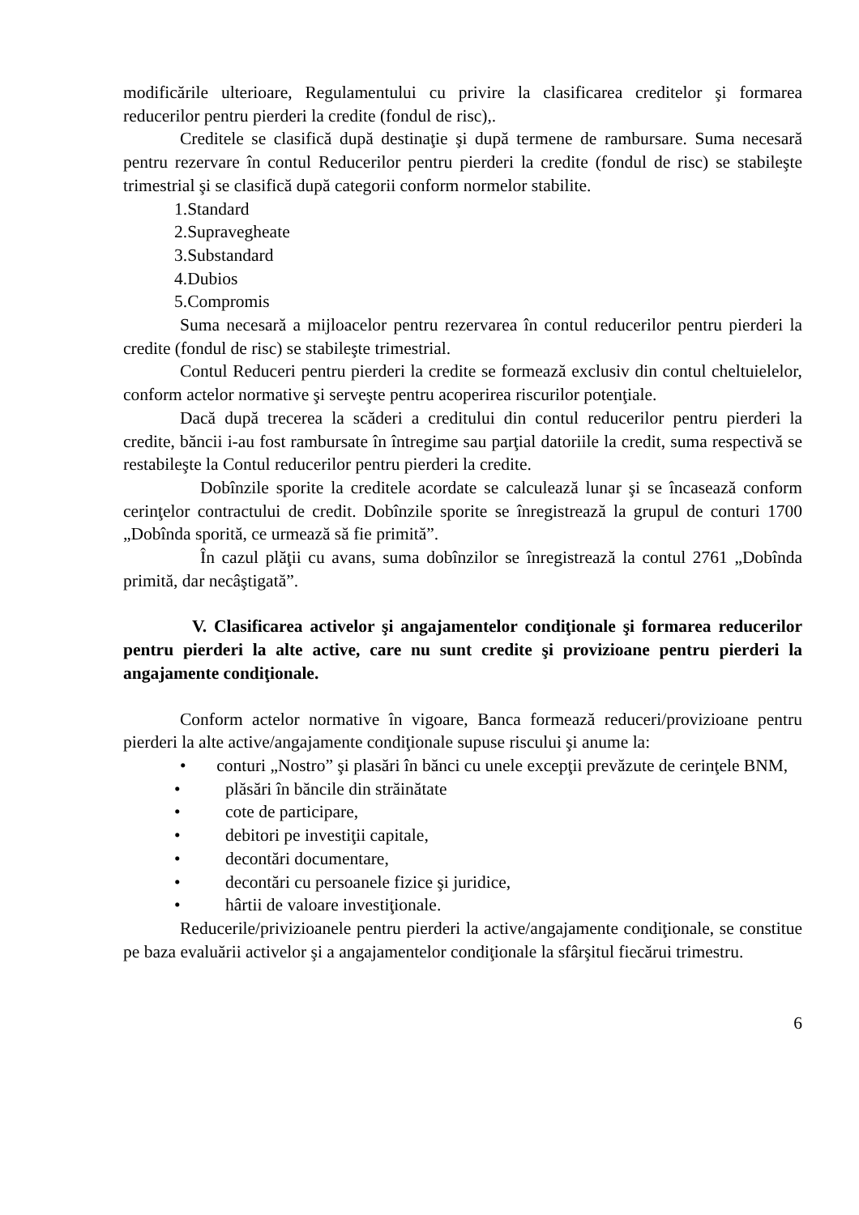modificările ulterioare, Regulamentului cu privire la clasificarea creditelor şi formarea reducerilor pentru pierderi la credite (fondul de risc),.
Creditele se clasifică după destinaţie şi după termene de rambursare. Suma necesară pentru rezervare în contul Reducerilor pentru pierderi la credite (fondul de risc) se stabileşte trimestrial şi se clasifică după categorii conform normelor stabilite.
1.Standard
2.Supravegheate
3.Substandard
4.Dubios
5.Compromis
Suma necesară a mijloacelor pentru rezervarea în contul reducerilor pentru pierderi la credite (fondul de risc) se stabileşte trimestrial.
Contul Reduceri pentru pierderi la credite se formează exclusiv din contul cheltuielelor, conform actelor normative şi serveşte pentru acoperirea riscurilor potenţiale.
Dacă după trecerea la scăderi a creditului din contul reducerilor pentru pierderi la credite, băncii i-au fost rambursate în întregime sau parţial datoriile la credit, suma respectivă se restabileşte la Contul reducerilor pentru pierderi la credite.
Dobînzile sporite la creditele acordate se calculează lunar şi se încasează conform cerinţelor contractului de credit. Dobînzile sporite se înregistrează la grupul de conturi 1700 „Dobînda sporită, ce urmează să fie primită”.
În cazul plăţii cu avans, suma dobînzilor se înregistrează la contul 2761 „Dobînda primită, dar necâştigată”.
V. Clasificarea activelor şi angajamentelor condiţionale şi formarea reducerilor pentru pierderi la alte active, care nu sunt credite şi provizioane pentru pierderi la angajamente condiţionale.
Conform actelor normative în vigoare, Banca formează reduceri/provizioane pentru pierderi la alte active/angajamente condiţionale supuse riscului şi anume la:
• conturi „Nostro” şi plasări în bănci cu unele excepţii prevăzute de cerinţele BNM,
• plăsări în băncile din străinătate
• cote de participare,
• debitori pe investiţii capitale,
• decontări documentare,
• decontări cu persoanele fizice şi juridice,
• hârtii de valoare investiţionale.
Reducerile/privizioanele pentru pierderi la active/angajamente condiţionale, se constitue pe baza evaluării activelor şi a angajamentelor condiţionale la sfârşitul fiecărui trimestru.
6